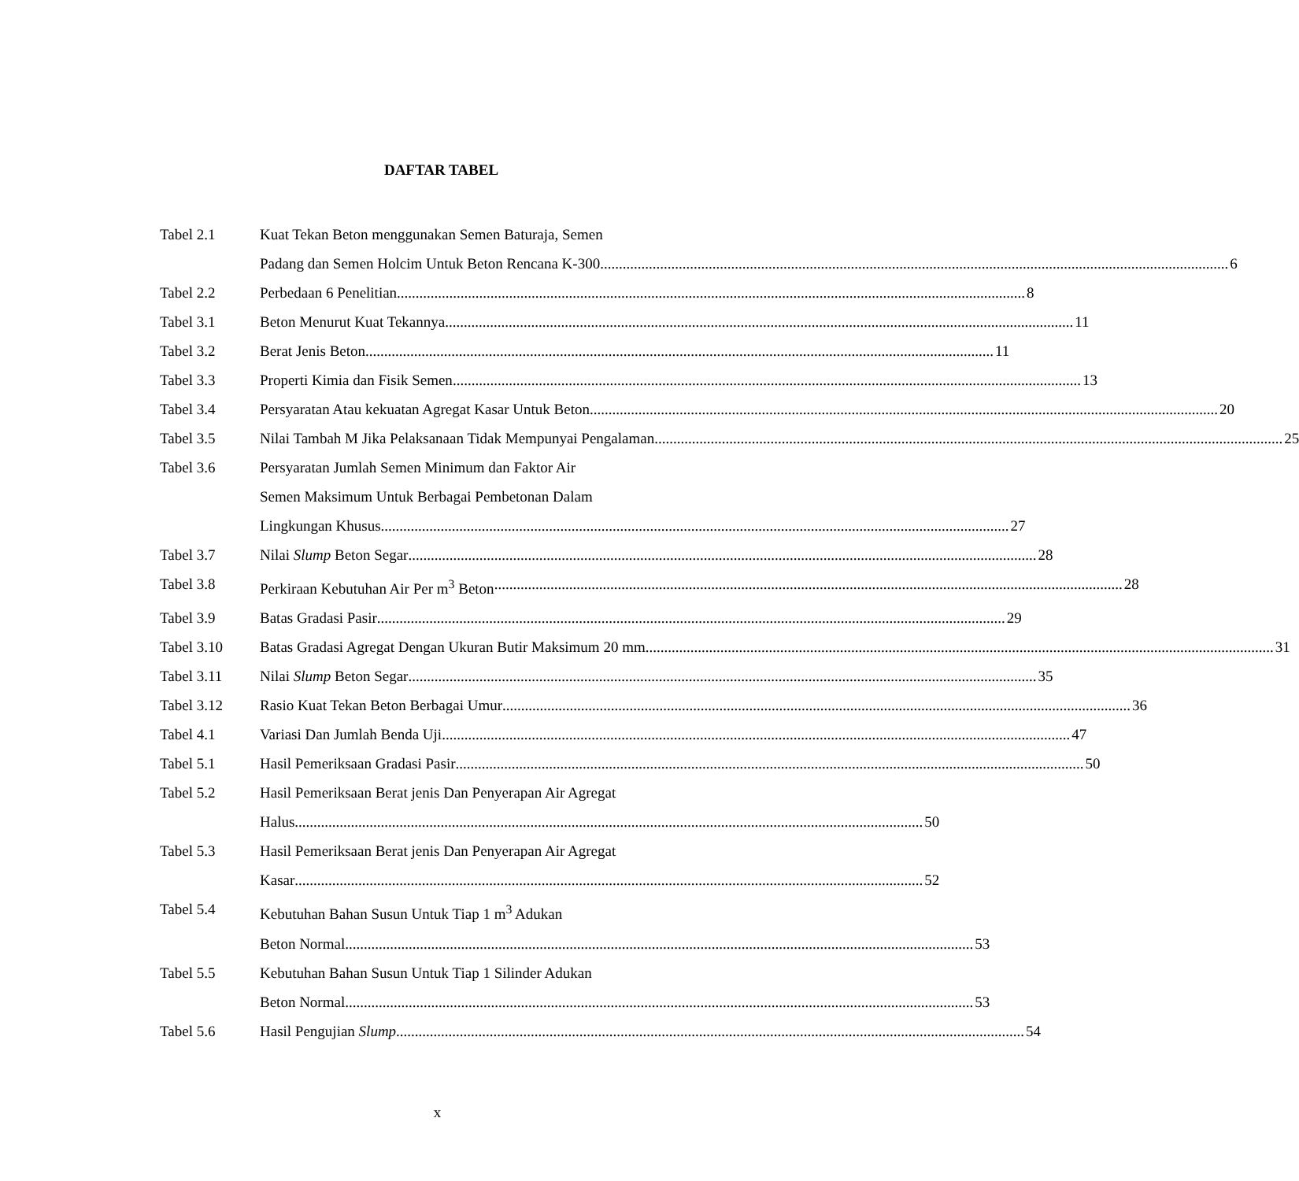DAFTAR TABEL
Tabel 2.1 Kuat Tekan Beton menggunakan Semen Baturaja, Semen
Padang dan Semen Holcim Untuk Beton Rencana K-300 6
Tabel 2.2 Perbedaan 6 Penelitian 8
Tabel 3.1 Beton Menurut Kuat Tekannya 11
Tabel 3.2 Berat Jenis Beton 11
Tabel 3.3 Properti Kimia dan Fisik Semen 13
Tabel 3.4 Persyaratan Atau kekuatan Agregat Kasar Untuk Beton 20
Tabel 3.5 Nilai Tambah M Jika Pelaksanaan Tidak Mempunyai Pengalaman 25
Tabel 3.6 Persyaratan Jumlah Semen Minimum dan Faktor Air
Semen Maksimum Untuk Berbagai Pembetonan Dalam
Lingkungan Khusus 27
Tabel 3.7 Nilai Slump Beton Segar 28
Tabel 3.8 Perkiraan Kebutuhan Air Per m<sup>3</sup> Beton 28
Tabel 3.9 Batas Gradasi Pasir 29
Tabel 3.10 Batas Gradasi Agregat Dengan Ukuran Butir Maksimum 20 mm 31
Tabel 3.11 Nilai Slump Beton Segar 35
Tabel 3.12 Rasio Kuat Tekan Beton Berbagai Umur 36
Tabel 4.1 Variasi Dan Jumlah Benda Uji 47
Tabel 5.1 Hasil Pemeriksaan Gradasi Pasir 50
Tabel 5.2 Hasil Pemeriksaan Berat jenis Dan Penyerapan Air Agregat
Halus 50
Tabel 5.3 Hasil Pemeriksaan Berat jenis Dan Penyerapan Air Agregat
Kasar 52
Tabel 5.4 Kebutuhan Bahan Susun Untuk Tiap 1 m<sup>3</sup> Adukan
Beton Normal 53
Tabel 5.5 Kebutuhan Bahan Susun Untuk Tiap 1 Silinder Adukan
Beton Normal 53
Tabel 5.6 Hasil Pengujian Slump 54
x